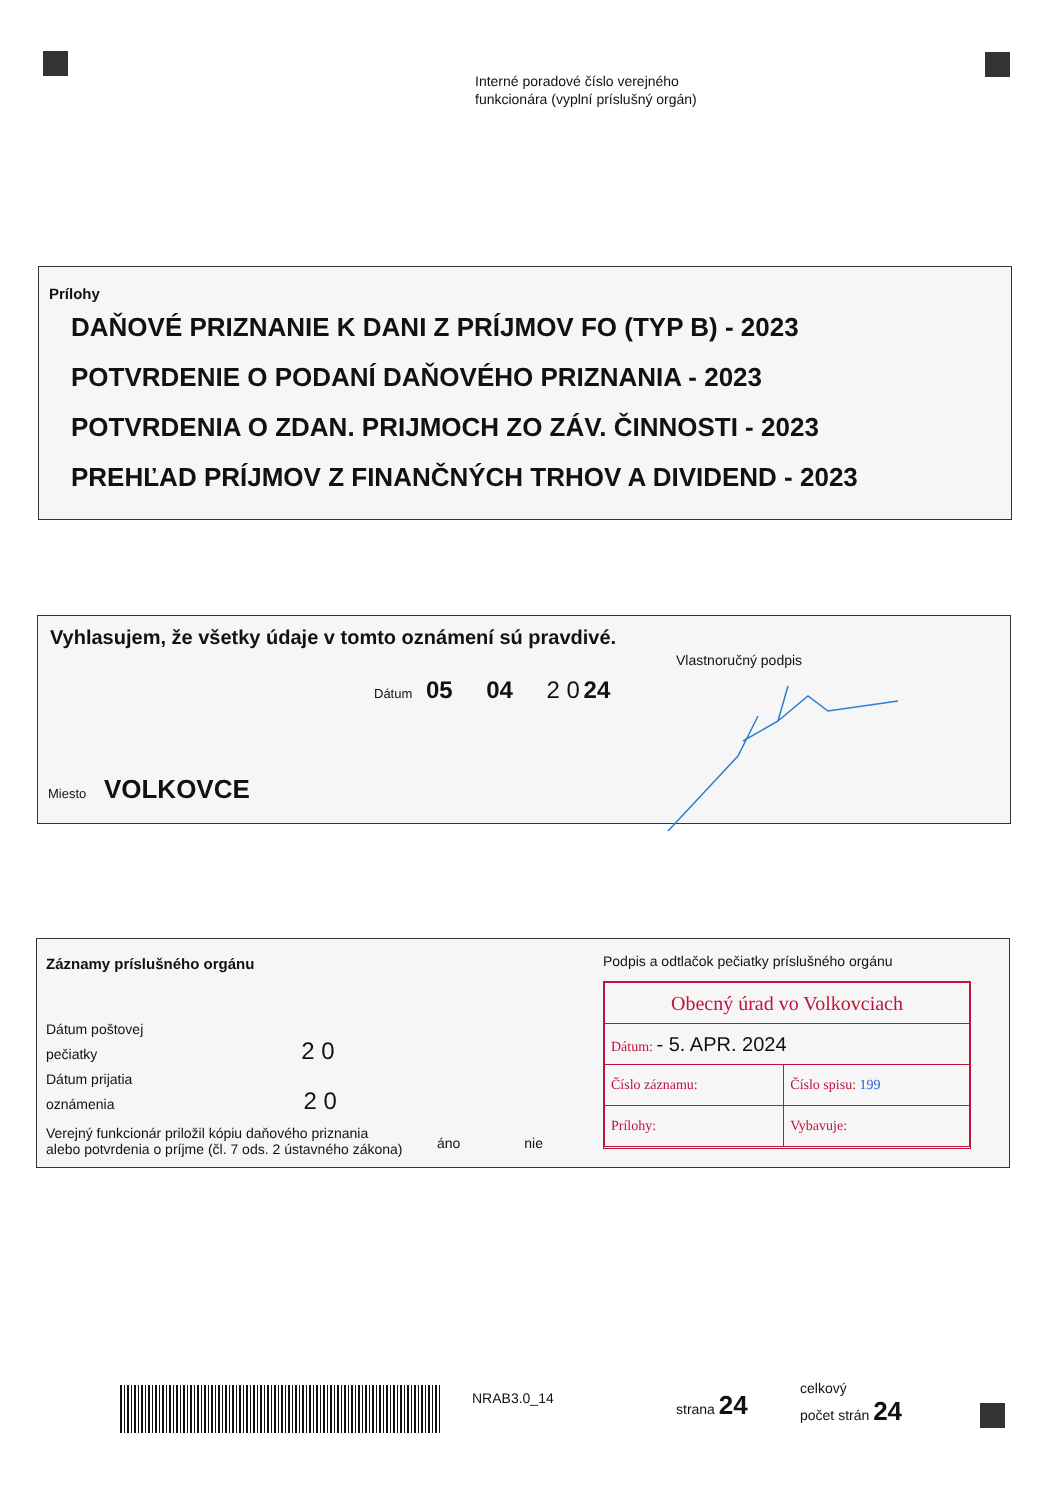Interné poradové číslo verejného
funkcionára (vyplní príslušný orgán)
Prílohy
DAŇOVÉ PRIZNANIE K DANI Z PRÍJMOV FO (TYP B) - 2023
POTVRDENIE O PODANÍ DAŇOVÉHO PRIZNANIA - 2023
POTVRDENIA O ZDAN. PRIJMOCH ZO ZÁV. ČINNOSTI - 2023
PREHĽAD PRÍJMOV Z FINANČNÝCH TRHOV A DIVIDEND - 2023
Vyhlasujem, že všetky údaje v tomto oznámení sú pravdivé.
Vlastnoručný podpis
Dátum 05 04 2 0 24
Miesto VOLKOVCE
Záznamy príslušného orgánu
Podpis a odtlačok pečiatky príslušného orgánu
Dátum poštovej
pečiatky 2 0
Dátum prijatia
oznámenia 2 0
Verejný funkcionár priložil kópiu daňového priznania
alebo potvrdenia o príjme (čl. 7 ods. 2 ústavného zákona)
áno nie
| Obecný úrad vo Volkovciach | |
| Dátum: - 5. APR. 2024 | |
| Číslo záznamu: | Číslo spisu: 199 |
| Prílohy: | Vybavuje: |
NRAB3.0_14 strana 24
celkový
počet strán 24